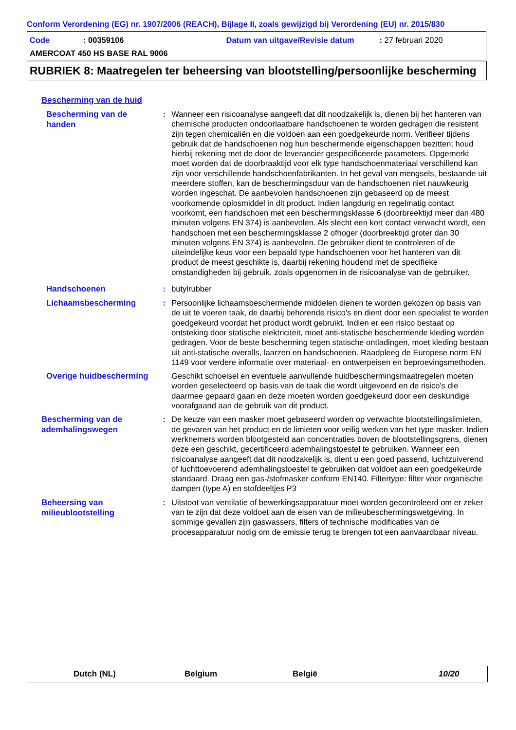Conform Verordening (EG) nr. 1907/2006 (REACH), Bijlage II, zoals gewijzigd bij Verordening (EU) nr. 2015/830
Code: 00359106 Datum van uitgave/Revisie datum: 27 februari 2020
AMERCOAT 450 HS BASE RAL 9006
RUBRIEK 8: Maatregelen ter beheersing van blootstelling/persoonlijke bescherming
Bescherming van de huid
Bescherming van de handen
: Wanneer een risicoanalyse aangeeft dat dit noodzakelijk is, dienen bij het hanteren van chemische producten ondoorlaatbare handschoenen te worden gedragen die resistent zijn tegen chemicaliën en die voldoen aan een goedgekeurde norm. Verifieer tijdens gebruik dat de handschoenen nog hun beschermende eigenschappen bezitten; houd hierbij rekening met de door de leverancier gespecificeerde parameters. Opgemerkt moet worden dat de doorbraaktijd voor elk type handschoenmateriaal verschillend kan zijn voor verschillende handschoenfabrikanten. In het geval van mengsels, bestaande uit meerdere stoffen, kan de beschermingsduur van de handschoenen niet nauwkeurig worden ingeschat. De aanbevolen handschoenen zijn gebaseerd op de meest voorkomende oplosmiddel in dit product. Indien langdurig en regelmatig contact voorkomt, een handschoen met een beschermingsklasse 6 (doorbreektijd meer dan 480 minuten volgens EN 374) is aanbevolen. Als slecht een kort contact verwacht wordt, een handschoen met een beschermingsklasse 2 ofhoger (doorbreektijd groter dan 30 minuten volgens EN 374) is aanbevolen. De gebruiker dient te controleren of de uiteindelijke keus voor een bepaald type handschoenen voor het hanteren van dit product de meest geschikte is, daarbij rekening houdend met de specifieke omstandigheden bij gebruik, zoals opgenomen in de risicoanalyse van de gebruiker.
Handschoenen
: butylrubber
Lichaamsbescherming
: Persoonlijke lichaamsbeschermende middelen dienen te worden gekozen op basis van de uit te voeren taak, de daarbij behorende risico's en dient door een specialist te worden goedgekeurd voordat het product wordt gebruikt. Indien er een risico bestaat op ontsteking door statische elektriciteit, moet anti-statische beschermende kleding worden gedragen. Voor de beste bescherming tegen statische ontladingen, moet kleding bestaan uit anti-statische overalls, laarzen en handschoenen. Raadpleeg de Europese norm EN 1149 voor verdere informatie over materiaal- en ontwerpeisen en beproevingsmethoden.
Overige huidbescherming
Geschikt schoeisel en eventuele aanvullende huidbeschermingsmaatregelen moeten worden geselecteerd op basis van de taak die wordt uitgevoerd en de risico's die daarmee gepaard gaan en deze moeten worden goedgekeurd door een deskundige voorafgaand aan de gebruik van dit product.
Bescherming van de ademhalingswegen
: De keuze van een masker moet gebaseerd worden op verwachte blootstellingslimieten, de gevaren van het product en de limieten voor veilig werken van het type masker. Indien werknemers worden blootgesteld aan concentraties boven de blootstellingsgrens, dienen deze een geschikt, gecertificeerd ademhalingstoestel te gebruiken. Wanneer een risicoanalyse aangeeft dat dit noodzakelijk is, dient u een goed passend, luchtzuiverend of luchttoevoerend ademhalingstoestel te gebruiken dat voldoet aan een goedgekeurde standaard. Draag een gas-/stofmasker conform EN140. Filtertype: filter voor organische dampen (type A) en stofdeeltjes P3
Beheersing van milieublootstelling
: Uitstoot van ventilatie of bewerkingsapparatuur moet worden gecontroleerd om er zeker van te zijn dat deze voldoet aan de eisen van de milieubeschermingswetgeving. In sommige gevallen zijn gaswassers, filters of technische modificaties van de procesapparatuur nodig om de emissie terug te brengen tot een aanvaardbaar niveau.
Dutch (NL) Belgium België 10/20